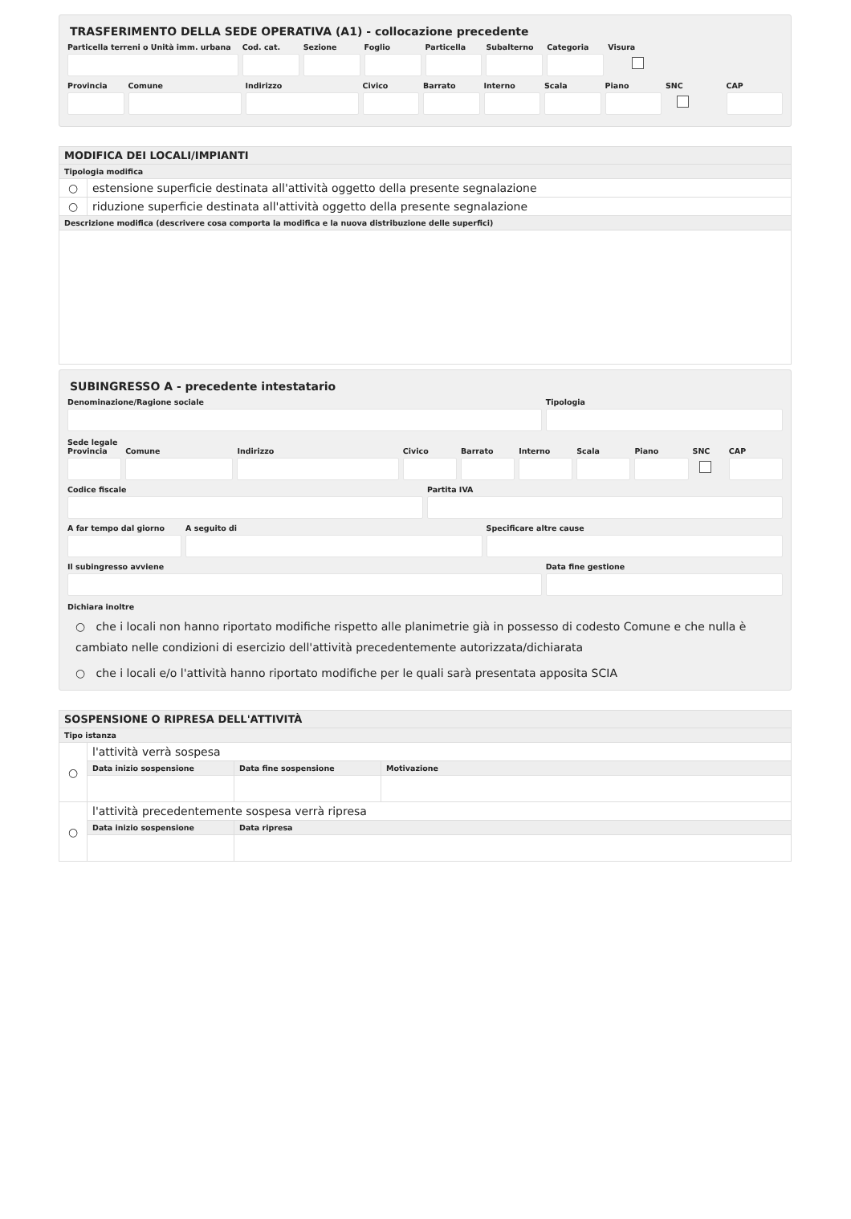TRASFERIMENTO DELLA SEDE OPERATIVA (A1) - collocazione precedente
Particella terreni o Unità imm. urbana
Cod. cat. Sezione Foglio Particella Subalterno Categoria Visura
Provincia Comune Indirizzo Civico Barrato Interno Scala Piano SNC CAP
| MODIFICA DEI LOCALI/IMPIANTI | |
| Tipologia modifica | |
| ○ | estensione superficie destinata all'attività oggetto della presente segnalazione |
| ○ | riduzione superficie destinata all'attività oggetto della presente segnalazione |
| Descrizione modifica (descrivere cosa comporta la modifica e la nuova distribuzione delle superfici) | |
SUBINGRESSO A - precedente intestatario
Denominazione/Ragione sociale Tipologia
Sede legale
Provincia Comune Indirizzo Civico Barrato Interno Scala Piano SNC CAP
Codice fiscale Partita IVA
A far tempo dal giorno A seguito di Specificare altre cause
Il subingresso avviene Data fine gestione
Dichiara inoltre
○ che i locali non hanno riportato modifiche rispetto alle planimetrie già in possesso di codesto Comune e che nulla è cambiato nelle condizioni di esercizio dell'attività precedentemente autorizzata/dichiarata
○ che i locali e/o l'attività hanno riportato modifiche per le quali sarà presentata apposita SCIA
| SOSPENSIONE O RIPRESA DELL'ATTIVITÀ | | | |
| Tipo istanza | | | |
| ○ | l'attività verrà sospesa | | |
| | Data inizio sospensione | Data fine sospensione | Motivazione |
| ○ | l'attività precedentemente sospesa verrà ripresa | | |
| | Data inizio sospensione | Data ripresa | |